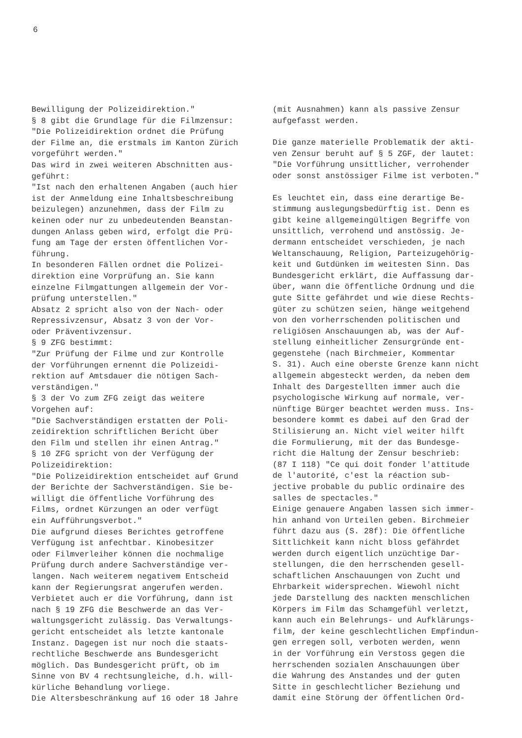6
Bewilligung der Polizeidirektion." § 8 gibt die Grundlage für die Filmzensur: "Die Polizeidirektion ordnet die Prüfung der Filme an, die erstmals im Kanton Zürich vorgeführt werden." Das wird in zwei weiteren Abschnitten aus- geführt: "Ist nach den erhaltenen Angaben (auch hier ist der Anmeldung eine Inhaltsbeschreibung beizulegen) anzunehmen, dass der Film zu keinen oder nur zu unbedeutenden Beanstan- dungen Anlass geben wird, erfolgt die Prü- fung am Tage der ersten öffentlichen Vor- führung. In besonderen Fällen ordnet die Polizei- direktion eine Vorprüfung an. Sie kann einzelne Filmgattungen allgemein der Vor- prüfung unterstellen." Absatz 2 spricht also von der Nach- oder Repressivzensur, Absatz 3 von der Vor- oder Präventivzensur. § 9 ZFG bestimmt: "Zur Prüfung der Filme und zur Kontrolle der Vorführungen ernennt die Polizeidi- rektion auf Amtsdauer die nötigen Sach- verständigen." § 3 der Vo zum ZFG zeigt das weitere Vorgehen auf: "Die Sachverständigen erstatten der Poli- zeidirektion schriftlichen Bericht über den Film und stellen ihr einen Antrag." § 10 ZFG spricht von der Verfügung der Polizeidirektion: "Die Polizeidirektion entscheidet auf Grund der Berichte der Sachverständigen. Sie be- willigt die öffentliche Vorführung des Films, ordnet Kürzungen an oder verfügt ein Aufführungsverbot." Die aufgrund dieses Berichtes getroffene Verfügung ist anfechtbar. Kinobesitzer oder Filmverleiher können die nochmalige Prüfung durch andere Sachverständige ver- langen. Nach weiterem negativem Entscheid kann der Regierungsrat angerufen werden. Verbietet auch er die Vorführung, dann ist nach § 19 ZFG die Beschwerde an das Ver- waltungsgericht zulässig. Das Verwaltungs- gericht entscheidet als letzte kantonale Instanz. Dagegen ist nur noch die staats- rechtliche Beschwerde ans Bundesgericht möglich. Das Bundesgericht prüft, ob im Sinne von BV 4 rechtsungleiche, d.h. will- kürliche Behandlung vorliege. Die Altersbeschränkung auf 16 oder 18 Jahre
(mit Ausnahmen) kann als passive Zensur aufgefasst werden.
Die ganze materielle Problematik der akti- ven Zensur beruht auf § 5 ZGF, der lautet: "Die Vorführung unsittlicher, verrohender oder sonst anstössiger Filme ist verboten."
Es leuchtet ein, dass eine derartige Be- stimmung auslegungsbedürftig ist. Denn es gibt keine allgemeingültigen Begriffe von unsittlich, verrohend und anstössig. Je- dermann entscheidet verschieden, je nach Weltanschauung, Religion, Parteizugehörig- keit und Gutdünken im weitesten Sinn. Das Bundesgericht erklärt, die Auffassung dar- über, wann die öffentliche Ordnung und die gute Sitte gefährdet und wie diese Rechts- güter zu schützen seien, hänge weitgehend von den vorherrschenden politischen und religiösen Anschauungen ab, was der Auf- stellung einheitlicher Zensurgründe ent- gegenstehe (nach Birchmeier, Kommentar S. 31). Auch eine oberste Grenze kann nicht allgemein abgesteckt werden, da neben dem Inhalt des Dargestellten immer auch die psychologische Wirkung auf normale, ver- nünftige Bürger beachtet werden muss. Ins- besondere kommt es dabei auf den Grad der Stilisierung an. Nicht viel weiter hilft die Formulierung, mit der das Bundesge- richt die Haltung der Zensur beschrieb: (87 I 118) "Ce qui doit fonder l'attitude de l'autorité, c'est la réaction sub- jective probable du public ordinaire des salles de spectacles." Einige genauere Angaben lassen sich immer- hin anhand von Urteilen geben. Birchmeier führt dazu aus (S. 28f): Die öffentliche Sittlichkeit kann nicht bloss gefährdet werden durch eigentlich unzüchtige Dar- stellungen, die den herrschenden gesell- schaftlichen Anschauungen von Zucht und Ehrbarkeit widersprechen. Wiewohl nicht jede Darstellung des nackten menschlichen Körpers im Film das Schamgefühl verletzt, kann auch ein Belehrungs- und Aufklärungs- film, der keine geschlechtlichen Empfindun- gen erregen soll, verboten werden, wenn in der Vorführung ein Verstoss gegen die herrschenden sozialen Anschauungen über die Wahrung des Anstandes und der guten Sitte in geschlechtlicher Beziehung und damit eine Störung der öffentlichen Ord-